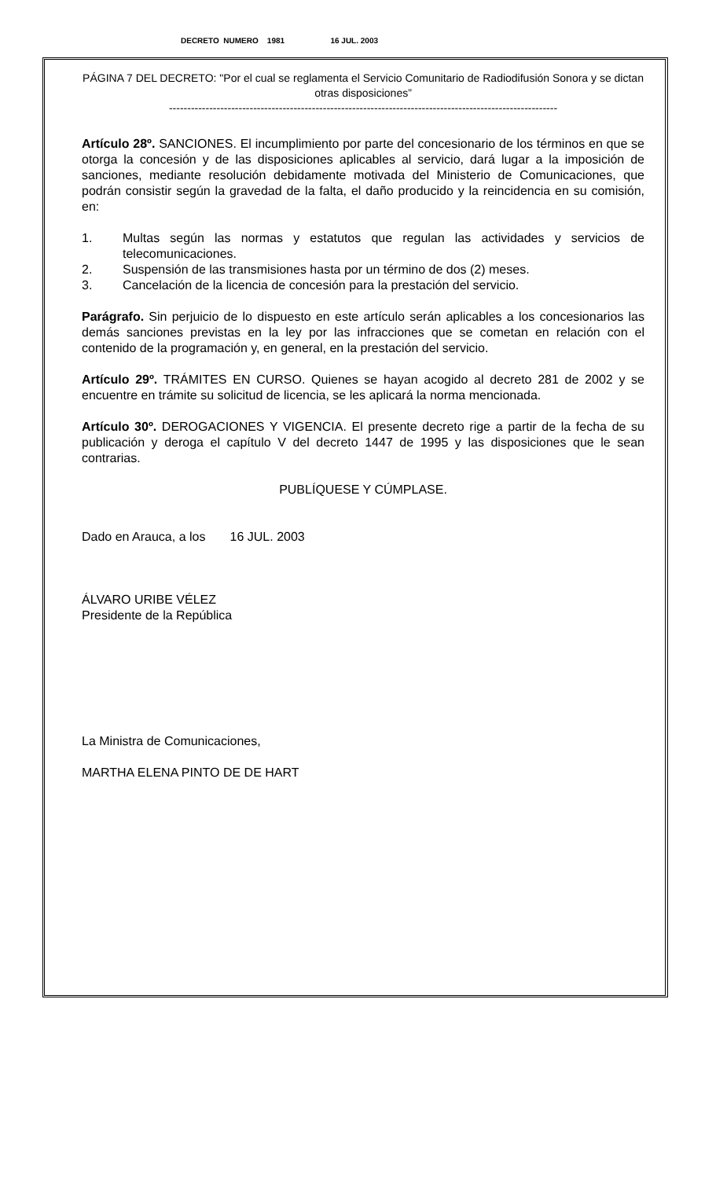DECRETO NUMERO 1981 16 JUL. 2003
PÁGINA 7 DEL DECRETO: "Por el cual se reglamenta el Servicio Comunitario de Radiodifusión Sonora y se dictan otras disposiciones”
----------------------------------------------------------------------------------------------------------
Artículo 28º. SANCIONES. El incumplimiento por parte del concesionario de los términos en que se otorga la concesión y de las disposiciones aplicables al servicio, dará lugar a la imposición de sanciones, mediante resolución debidamente motivada del Ministerio de Comunicaciones, que podrán consistir según la gravedad de la falta, el daño producido y la reincidencia en su comisión, en:
1. Multas según las normas y estatutos que regulan las actividades y servicios de telecomunicaciones.
2. Suspensión de las transmisiones hasta por un término de dos (2) meses.
3. Cancelación de la licencia de concesión para la prestación del servicio.
Parágrafo. Sin perjuicio de lo dispuesto en este artículo serán aplicables a los concesionarios las demás sanciones previstas en la ley por las infracciones que se cometan en relación con el contenido de la programación y, en general, en la prestación del servicio.
Artículo 29º. TRÁMITES EN CURSO. Quienes se hayan acogido al decreto 281 de 2002 y se encuentre en trámite su solicitud de licencia, se les aplicará la norma mencionada.
Artículo 30º. DEROGACIONES Y VIGENCIA. El presente decreto rige a partir de la fecha de su publicación y deroga el capítulo V del decreto 1447 de 1995 y las disposiciones que le sean contrarias.
PUBLÍQUESE Y CÚMPLASE.
Dado en Arauca, a los 16 JUL. 2003
ÁLVARO URIBE VÉLEZ
Presidente de la República
La Ministra de Comunicaciones,
MARTHA ELENA PINTO DE DE HART